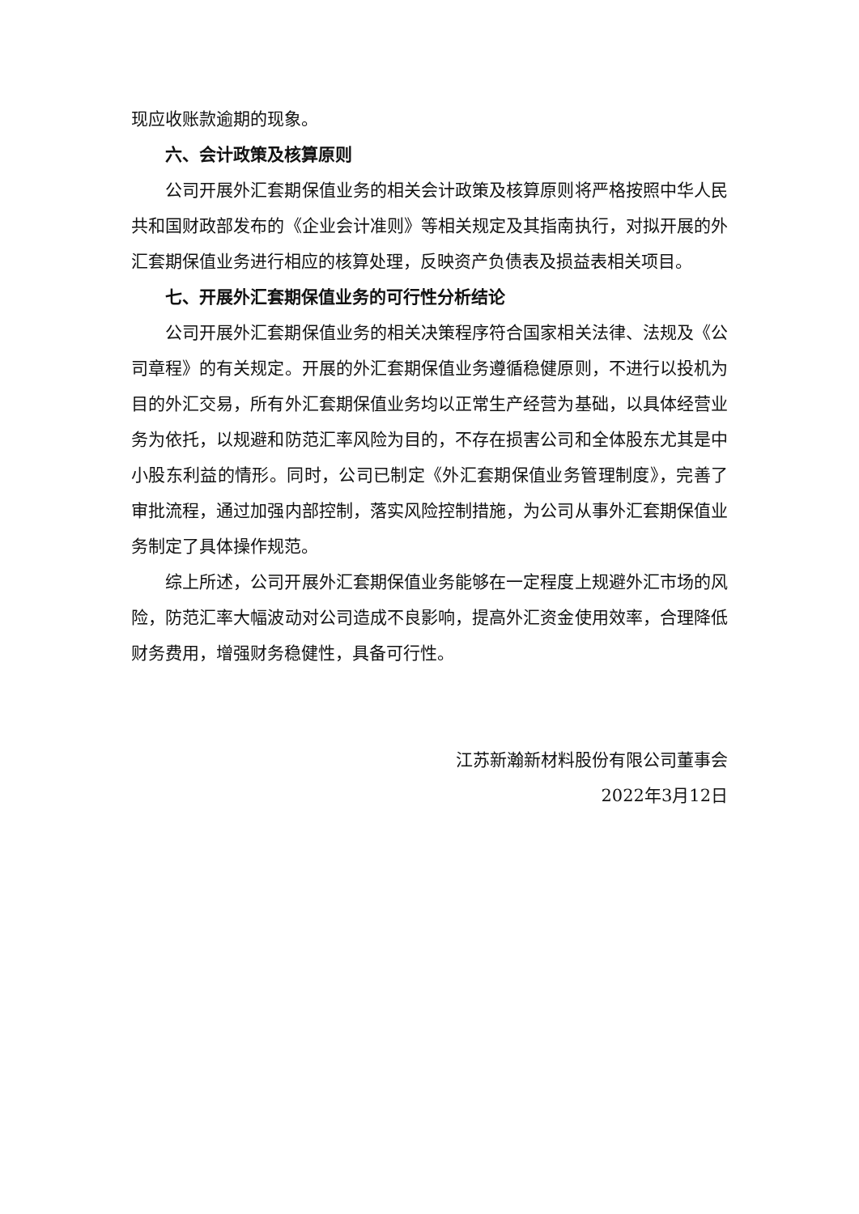现应收账款逾期的现象。
六、会计政策及核算原则
公司开展外汇套期保值业务的相关会计政策及核算原则将严格按照中华人民共和国财政部发布的《企业会计准则》等相关规定及其指南执行，对拟开展的外汇套期保值业务进行相应的核算处理，反映资产负债表及损益表相关项目。
七、开展外汇套期保值业务的可行性分析结论
公司开展外汇套期保值业务的相关决策程序符合国家相关法律、法规及《公司章程》的有关规定。开展的外汇套期保值业务遵循稳健原则，不进行以投机为目的外汇交易，所有外汇套期保值业务均以正常生产经营为基础，以具体经营业务为依托，以规避和防范汇率风险为目的，不存在损害公司和全体股东尤其是中小股东利益的情形。同时，公司已制定《外汇套期保值业务管理制度》，完善了审批流程，通过加强内部控制，落实风险控制措施，为公司从事外汇套期保值业务制定了具体操作规范。
综上所述，公司开展外汇套期保值业务能够在一定程度上规避外汇市场的风险，防范汇率大幅波动对公司造成不良影响，提高外汇资金使用效率，合理降低财务费用，增强财务稳健性，具备可行性。
江苏新瀚新材料股份有限公司董事会
2022年3月12日